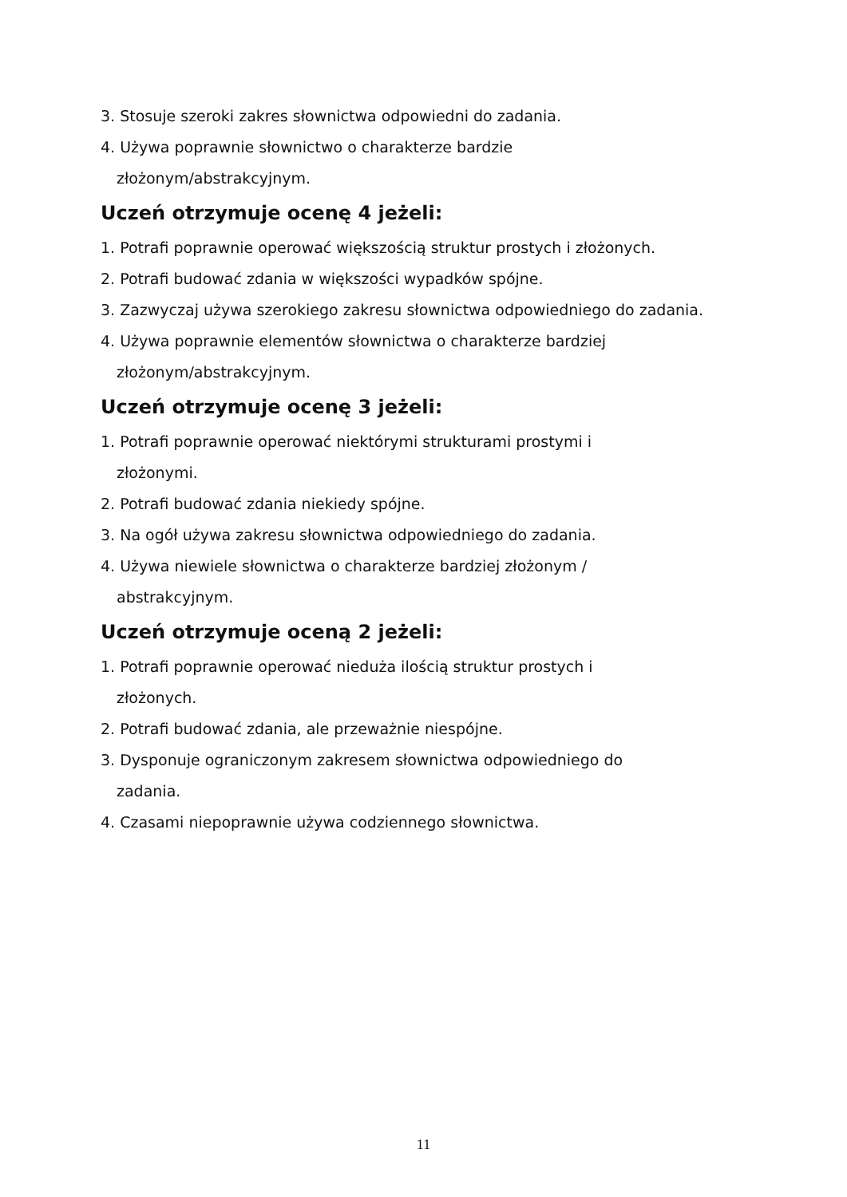3. Stosuje szeroki zakres słownictwa odpowiedni do zadania.
4. Używa poprawnie słownictwo o charakterze bardzie
złożonym/abstrakcyjnym.
Uczeń otrzymuje ocenę 4 jeżeli:
1. Potrafi poprawnie operować większością struktur prostych i złożonych.
2. Potrafi budować zdania w większości wypadków spójne.
3. Zazwyczaj używa szerokiego zakresu słownictwa odpowiedniego do zadania.
4. Używa poprawnie elementów słownictwa o charakterze bardziej
złożonym/abstrakcyjnym.
Uczeń otrzymuje ocenę 3 jeżeli:
1. Potrafi poprawnie operować niektórymi strukturami prostymi i
złożonymi.
2. Potrafi budować zdania niekiedy spójne.
3. Na ogół używa zakresu słownictwa odpowiedniego do zadania.
4. Używa niewiele słownictwa o charakterze bardziej złożonym /
abstrakcyjnym.
Uczeń otrzymuje oceną 2 jeżeli:
1. Potrafi poprawnie operować nieduża ilością struktur prostych i
złożonych.
2. Potrafi budować zdania, ale przeważnie niespójne.
3. Dysponuje ograniczonym zakresem słownictwa odpowiedniego do
zadania.
4. Czasami niepoprawnie używa codziennego słownictwa.
11